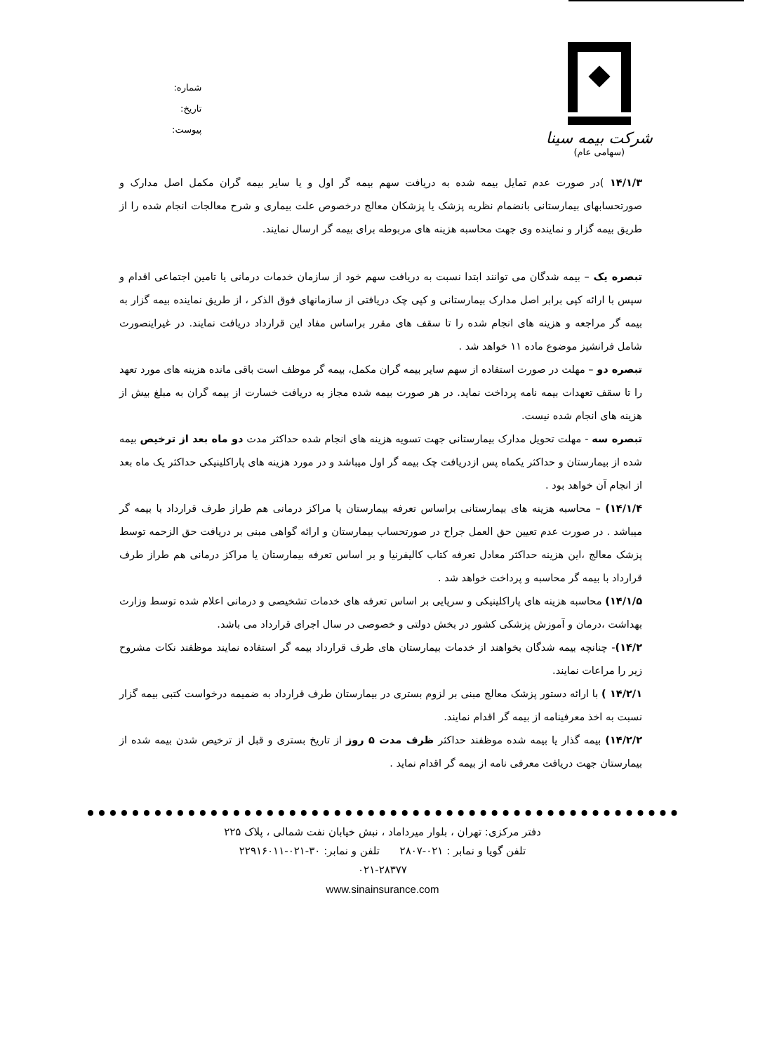شماره:
تاریخ:
پیوست:
شرکت بیمه سینا
(سهامی عام)
۱۴/۱/۳ )در صورت عدم تمایل بیمه شده به دریافت سهم بیمه گر اول و یا سایر بیمه گران مکمل اصل مدارک و صورتحسابهای بیمارستانی بانضمام نظریه پزشک یا پزشکان معالج درخصوص علت بیماری و شرح معالجات انجام شده را از طریق بیمه گزار و نماینده وی جهت محاسبه هزینه های مربوطه برای بیمه گر ارسال نمایند.
تبصره یک – بیمه شدگان می توانند ابتدا نسبت به دریافت سهم خود از سازمان خدمات درمانی یا تامین اجتماعی اقدام و سپس با ارائه کپی برابر اصل مدارک بیمارستانی و کپی چک دریافتی از سازمانهای فوق الذکر ، از طریق نماینده بیمه گزار به بیمه گر مراجعه و هزینه های انجام شده را تا سقف های مقرر براساس مفاد این قرارداد دریافت نمایند. در غیراینصورت شامل فرانشیز موضوع ماده ۱۱ خواهد شد .
تبصره دو – مهلت در صورت استفاده از سهم سایر بیمه گران مکمل، بیمه گر موظف است باقی مانده هزینه های مورد تعهد را تا سقف تعهدات بیمه نامه پرداخت نماید. در هر صورت بیمه شده مجاز به دریافت خسارت از بیمه گران به مبلغ بیش از هزینه های انجام شده نیست.
تبصره سه - مهلت تحویل مدارک بیمارستانی جهت تسویه هزینه های انجام شده حداکثر مدت دو ماه بعد از ترخیص بیمه شده از بیمارستان و حداکثر یکماه پس ازدریافت چک بیمه گر اول میباشد و در مورد هزینه های پاراکلینیکی حداکثر یک ماه بعد از انجام آن خواهد بود .
۱۴/۱/۴) – محاسبه هزینه های بیمارستانی براساس تعرفه بیمارستان یا مراکز درمانی هم طراز طرف قرارداد با بیمه گر میباشد . در صورت عدم تعیین حق العمل جراح در صورتحساب بیمارستان و ارائه گواهی مبنی بر دریافت حق الزحمه توسط پزشک معالج ،این هزینه حداکثر معادل تعرفه کتاب کالیفرنیا و بر اساس تعرفه بیمارستان یا مراکز درمانی هم طراز طرف قرارداد با بیمه گر محاسبه و پرداخت خواهد شد .
۱۴/۱/۵) محاسبه هزینه های پاراکلینیکی و سرپایی بر اساس تعرفه های خدمات تشخیصی و درمانی اعلام شده توسط وزارت بهداشت ،درمان و آموزش پزشکی کشور در بخش دولتی و خصوصی در سال اجرای قرارداد می باشد.
۱۴/۲)- چنانچه بیمه شدگان بخواهند از خدمات بیمارستان های طرف قرارداد بیمه گر استفاده نمایند موظفند نکات مشروح زیر را مراعات نمایند.
۱۴/۲/۱ ) با ارائه دستور پزشک معالج مبنی بر لزوم بستری در بیمارستان طرف قرارداد به ضمیمه درخواست کتبی بیمه گزار نسبت به اخذ معرفینامه از بیمه گر اقدام نمایند.
۱۴/۲/۲) بیمه گذار یا بیمه شده موظفند حداکثر ظرف مدت ۵ روز از تاریخ بستری و قبل از ترخیص شدن بیمه شده از بیمارستان جهت دریافت معرفی نامه از بیمه گر اقدام نماید .
دفتر مرکزی: تهران ، بلوار میرداماد ، نبش خیابان نفت شمالی ، پلاک ۲۲۵
تلفن گویا و نمابر : ۰۲۱-۲۸۰۷ تلفن و نمابر: ۳۰-۰۲۱-۲۲۹۱۶۰۱۱
۰۲۱-۲۸۳۷۷
www.sinainsurance.com